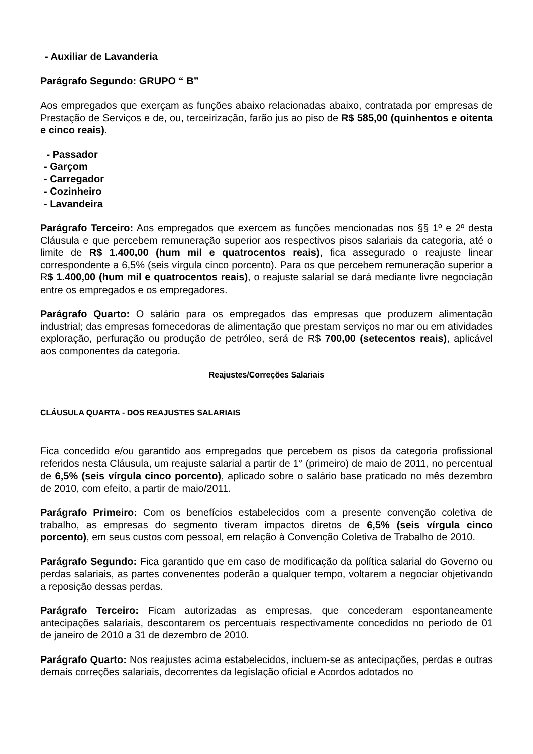- Auxiliar de Lavanderia
Parágrafo Segundo: GRUPO “ B”
Aos empregados que exerçam as funções abaixo relacionadas abaixo, contratada por empresas de Prestação de Serviços e de, ou, terceirização, farão jus ao piso de R$ 585,00 (quinhentos e oitenta e cinco reais).
- Passador
- Garçom
- Carregador
- Cozinheiro
- Lavandeira
Parágrafo Terceiro: Aos empregados que exercem as funções mencionadas nos §§ 1º e 2º desta Cláusula e que percebem remuneração superior aos respectivos pisos salariais da categoria, até o limite de R$ 1.400,00 (hum mil e quatrocentos reais), fica assegurado o reajuste linear correspondente a 6,5% (seis vírgula cinco porcento). Para os que percebem remuneração superior a R$ 1.400,00 (hum mil e quatrocentos reais), o reajuste salarial se dará mediante livre negociação entre os empregados e os empregadores.
Parágrafo Quarto: O salário para os empregados das empresas que produzem alimentação industrial; das empresas fornecedoras de alimentação que prestam serviços no mar ou em atividades exploração, perfuração ou produção de petróleo, será de R$ 700,00 (setecentos reais), aplicável aos componentes da categoria.
Reajustes/Correções Salariais
CLÁUSULA QUARTA - DOS REAJUSTES SALARIAIS
Fica concedido e/ou garantido aos empregados que percebem os pisos da categoria profissional referidos nesta Cláusula, um reajuste salarial a partir de 1° (primeiro) de maio de 2011, no percentual de 6,5% (seis vírgula cinco porcento), aplicado sobre o salário base praticado no mês dezembro de 2010, com efeito, a partir de maio/2011.
Parágrafo Primeiro: Com os benefícios estabelecidos com a presente convenção coletiva de trabalho, as empresas do segmento tiveram impactos diretos de 6,5% (seis vírgula cinco porcento), em seus custos com pessoal, em relação à Convenção Coletiva de Trabalho de 2010.
Parágrafo Segundo: Fica garantido que em caso de modificação da política salarial do Governo ou perdas salariais, as partes convenentes poderão a qualquer tempo, voltarem a negociar objetivando a reposição dessas perdas.
Parágrafo Terceiro: Ficam autorizadas as empresas, que concederam espontaneamente antecipações salariais, descontarem os percentuais respectivamente concedidos no período de 01 de janeiro de 2010 a 31 de dezembro de 2010.
Parágrafo Quarto: Nos reajustes acima estabelecidos, incluem-se as antecipações, perdas e outras demais correções salariais, decorrentes da legislação oficial e Acordos adotados no